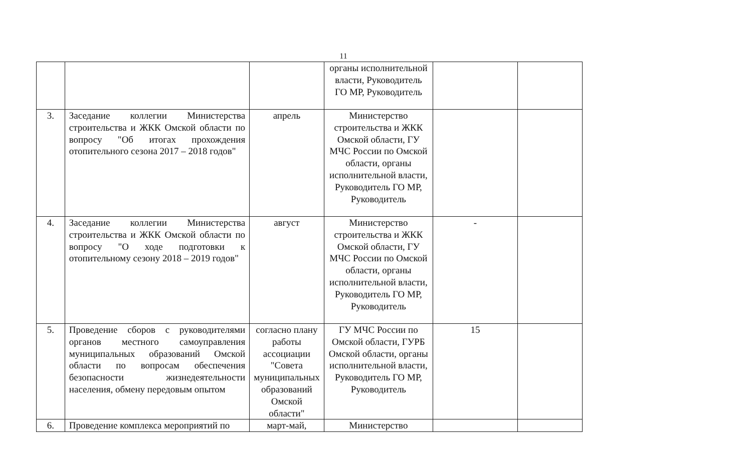11
| | | | органы исполнительной власти, Руководитель ГО МР, Руководитель | | |
| 3. | Заседание коллегии Министерства строительства и ЖКК Омской области по вопросу "Об итогах прохождения отопительного сезона 2017 – 2018 годов" | апрель | Министерство строительства и ЖКК Омской области, ГУ МЧС России по Омской области, органы исполнительной власти, Руководитель ГО МР, Руководитель | | |
| 4. | Заседание коллегии Министерства строительства и ЖКК Омской области по вопросу "О ходе подготовки к отопительному сезону 2018 – 2019 годов" | август | Министерство строительства и ЖКК Омской области, ГУ МЧС России по Омской области, органы исполнительной власти, Руководитель ГО МР, Руководитель | - | |
| 5. | Проведение сборов с руководителями органов местного самоуправления муниципальных образований Омской области по вопросам обеспечения безопасности жизнедеятельности населения, обмену передовым опытом | согласно плану работы ассоциации "Совета муниципальных образований Омской области" | ГУ МЧС России по Омской области, ГУРБ Омской области, органы исполнительной власти, Руководитель ГО МР, Руководитель | 15 | |
| 6. | Проведение комплекса мероприятий по | март-май, | Министерство | | |